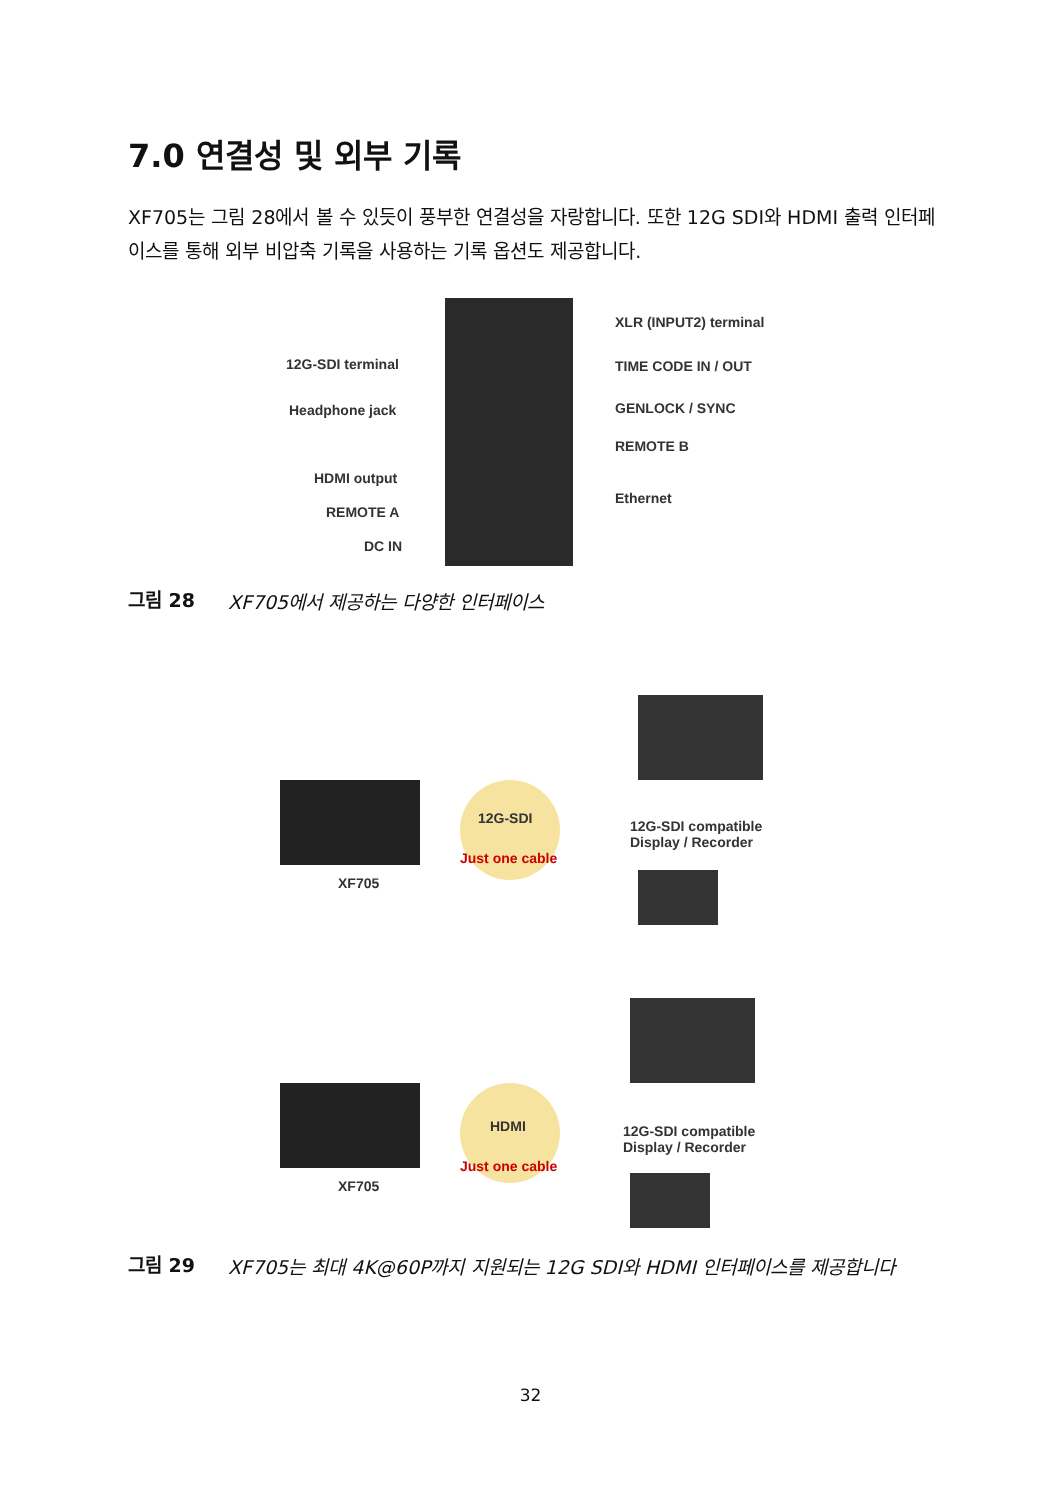7.0 연결성 및 외부 기록
XF705는 그림 28에서 볼 수 있듯이 풍부한 연결성을 자랑합니다. 또한 12G SDI와 HDMI 출력 인터페이스를 통해 외부 비압축 기록을 사용하는 기록 옵션도 제공합니다.
12G-SDI terminal
Headphone jack
HDMI output
REMOTE A
DC IN
XLR (INPUT2) terminal
TIME CODE IN / OUT
GENLOCK / SYNC
REMOTE B
Ethernet
그림 28 XF705에서 제공하는 다양한 인터페이스
XF705
12G-SDI
Just one cable
12G-SDI compatible
Display / Recorder
XF705
HDMI
Just one cable
12G-SDI compatible
Display / Recorder
그림 29 XF705는 최대 4K@60P까지 지원되는 12G SDI와 HDMI 인터페이스를 제공합니다
32